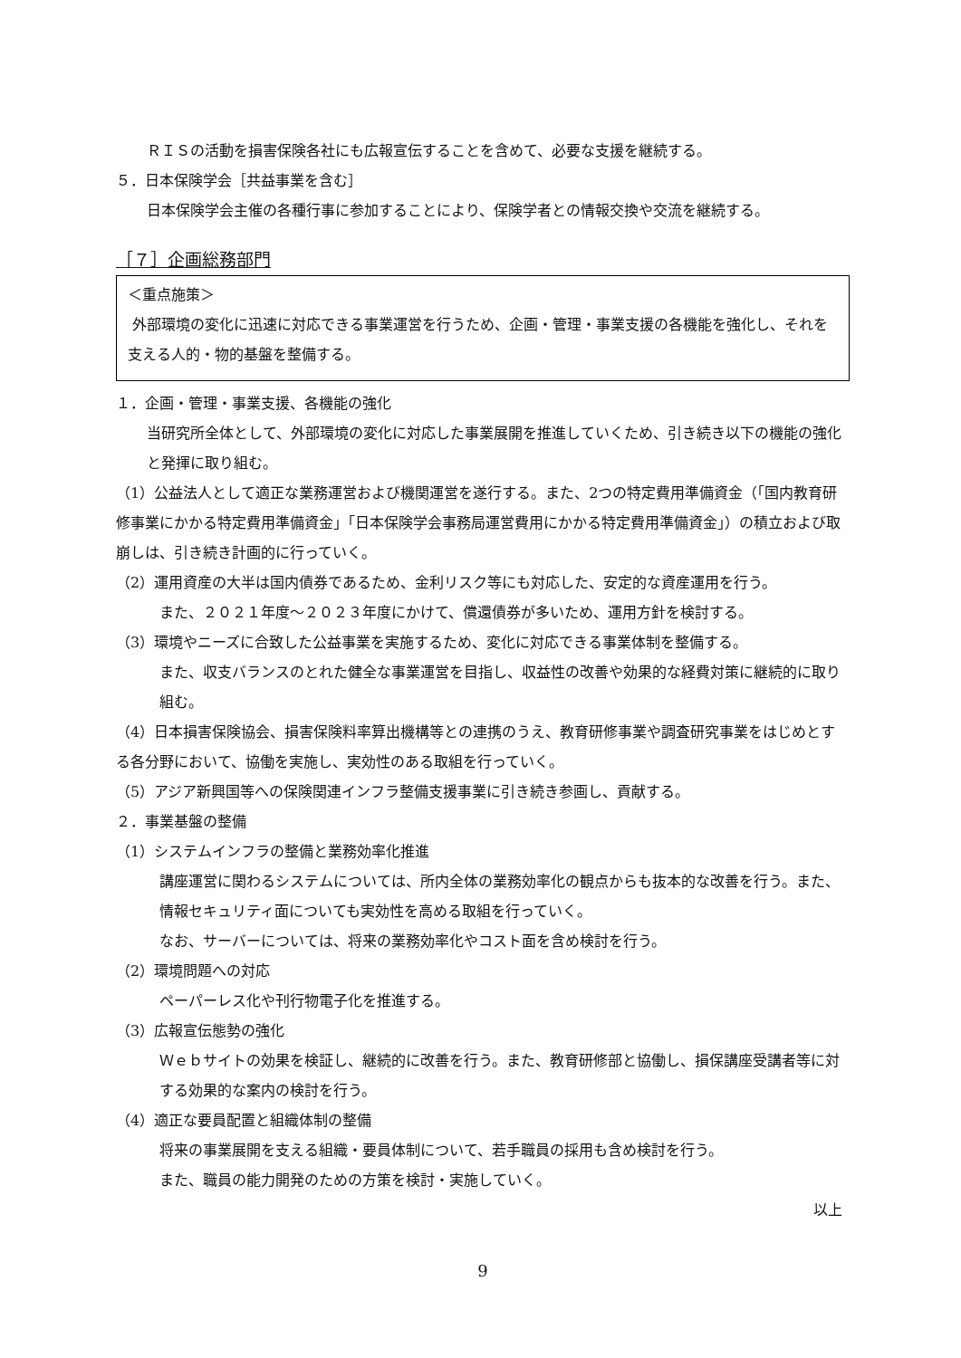ＲＩＳの活動を損害保険各社にも広報宣伝することを含めて、必要な支援を継続する。
５．日本保険学会［共益事業を含む］
日本保険学会主催の各種行事に参加することにより、保険学者との情報交換や交流を継続する。
［７］企画総務部門
＜重点施策＞
外部環境の変化に迅速に対応できる事業運営を行うため、企画・管理・事業支援の各機能を強化し、それを支える人的・物的基盤を整備する。
１．企画・管理・事業支援、各機能の強化
当研究所全体として、外部環境の変化に対応した事業展開を推進していくため、引き続き以下の機能の強化と発揮に取り組む。
（1）公益法人として適正な業務運営および機関運営を遂行する。また、2つの特定費用準備資金（「国内教育研修事業にかかる特定費用準備資金」「日本保険学会事務局運営費用にかかる特定費用準備資金」）の積立および取崩しは、引き続き計画的に行っていく。
（2）運用資産の大半は国内債券であるため、金利リスク等にも対応した、安定的な資産運用を行う。
また、２０２１年度～２０２３年度にかけて、償還債券が多いため、運用方針を検討する。
（3）環境やニーズに合致した公益事業を実施するため、変化に対応できる事業体制を整備する。
また、収支バランスのとれた健全な事業運営を目指し、収益性の改善や効果的な経費対策に継続的に取り組む。
（4）日本損害保険協会、損害保険料率算出機構等との連携のうえ、教育研修事業や調査研究事業をはじめとする各分野において、協働を実施し、実効性のある取組を行っていく。
（5）アジア新興国等への保険関連インフラ整備支援事業に引き続き参画し、貢献する。
２．事業基盤の整備
（1）システムインフラの整備と業務効率化推進
講座運営に関わるシステムについては、所内全体の業務効率化の観点からも抜本的な改善を行う。また、情報セキュリティ面についても実効性を高める取組を行っていく。
なお、サーバーについては、将来の業務効率化やコスト面を含め検討を行う。
（2）環境問題への対応
ペーパーレス化や刊行物電子化を推進する。
（3）広報宣伝態勢の強化
Ｗｅｂサイトの効果を検証し、継続的に改善を行う。また、教育研修部と協働し、損保講座受講者等に対する効果的な案内の検討を行う。
（4）適正な要員配置と組織体制の整備
将来の事業展開を支える組織・要員体制について、若手職員の採用も含め検討を行う。
また、職員の能力開発のための方策を検討・実施していく。
以上
9